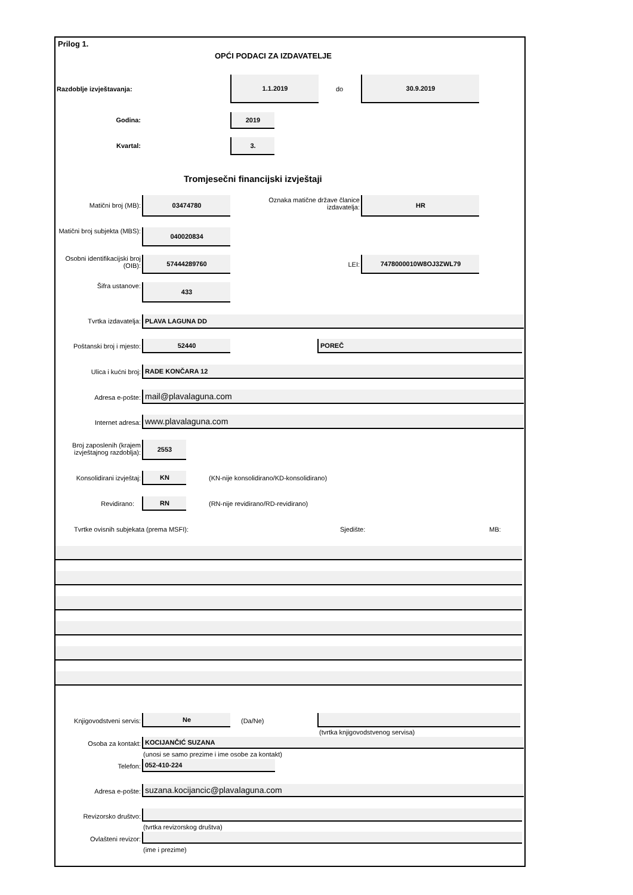Prilog 1.
OPĆI PODACI ZA IZDAVATELJE
Razdoblje izvještavanja:
1.1.2019
do
30.9.2019
Godina:
2019
Kvartal:
3.
Tromjesečni financijski izvještaji
Matični broj (MB):
03474780
Oznaka matične države članice izdavatelja:
HR
Matični broj subjekta (MBS):
040020834
Osobni identifikacijski broj (OIB):
57444289760
LEI:
7478000010W8OJ3ZWL79
Šifra ustanove: 433
Tvrtka izdavatelja: PLAVA LAGUNA DD
Poštanski broj i mjesto:
52440 POREČ
Ulica i kućni broj: RADE KONČARA 12
Adresa e-pošte: mail@plavalaguna.com
Internet adresa: www.plavalaguna.com
Broj zaposlenih (krajem izvještajnog razdoblja):
2553
Konsolidirani izvještaj:
KN
(KN-nije konsolidirano/KD-konsolidirano)
Revidirano: RN
(RN-nije revidirano/RD-revidirano)
Tvrtke ovisnih subjekata (prema MSFI):
Sjedište: MB:
Knjigovodstveni servis:
Ne
(Da/Ne)
(tvrtka knjigovodstvenog servisa)
Osoba za kontakt: KOCIJANČIĆ SUZANA
(unosi se samo prezime i ime osobe za kontakt)
Telefon: 052-410-224
Adresa e-pošte: suzana.kocijancic@plavalaguna.com
Revizorsko društvo:
(tvrtka revizorskog društva)
Ovlašteni revizor:
(ime i prezime)